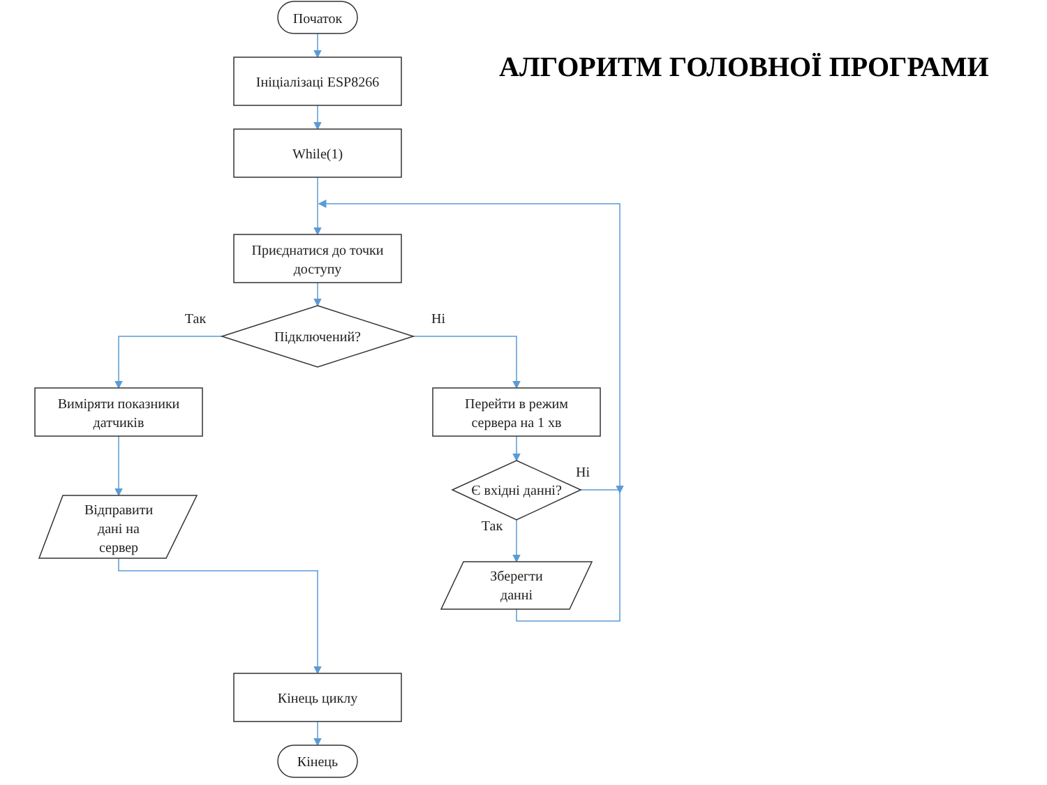АЛГОРИТМ ГОЛОВНОЇ ПРОГРАМИ
Початок
Ініціалізаці ESP8266
While(1)
Приєднатися до точки
доступу
Підключений?
Так
Ні
Виміряти показники
датчиків
Перейти в режим
сервера на 1 хв
Відправити
дані на
сервер
Є вхідні данні?
Ні
Так
Зберегти
данні
Кінець циклу
Кінець